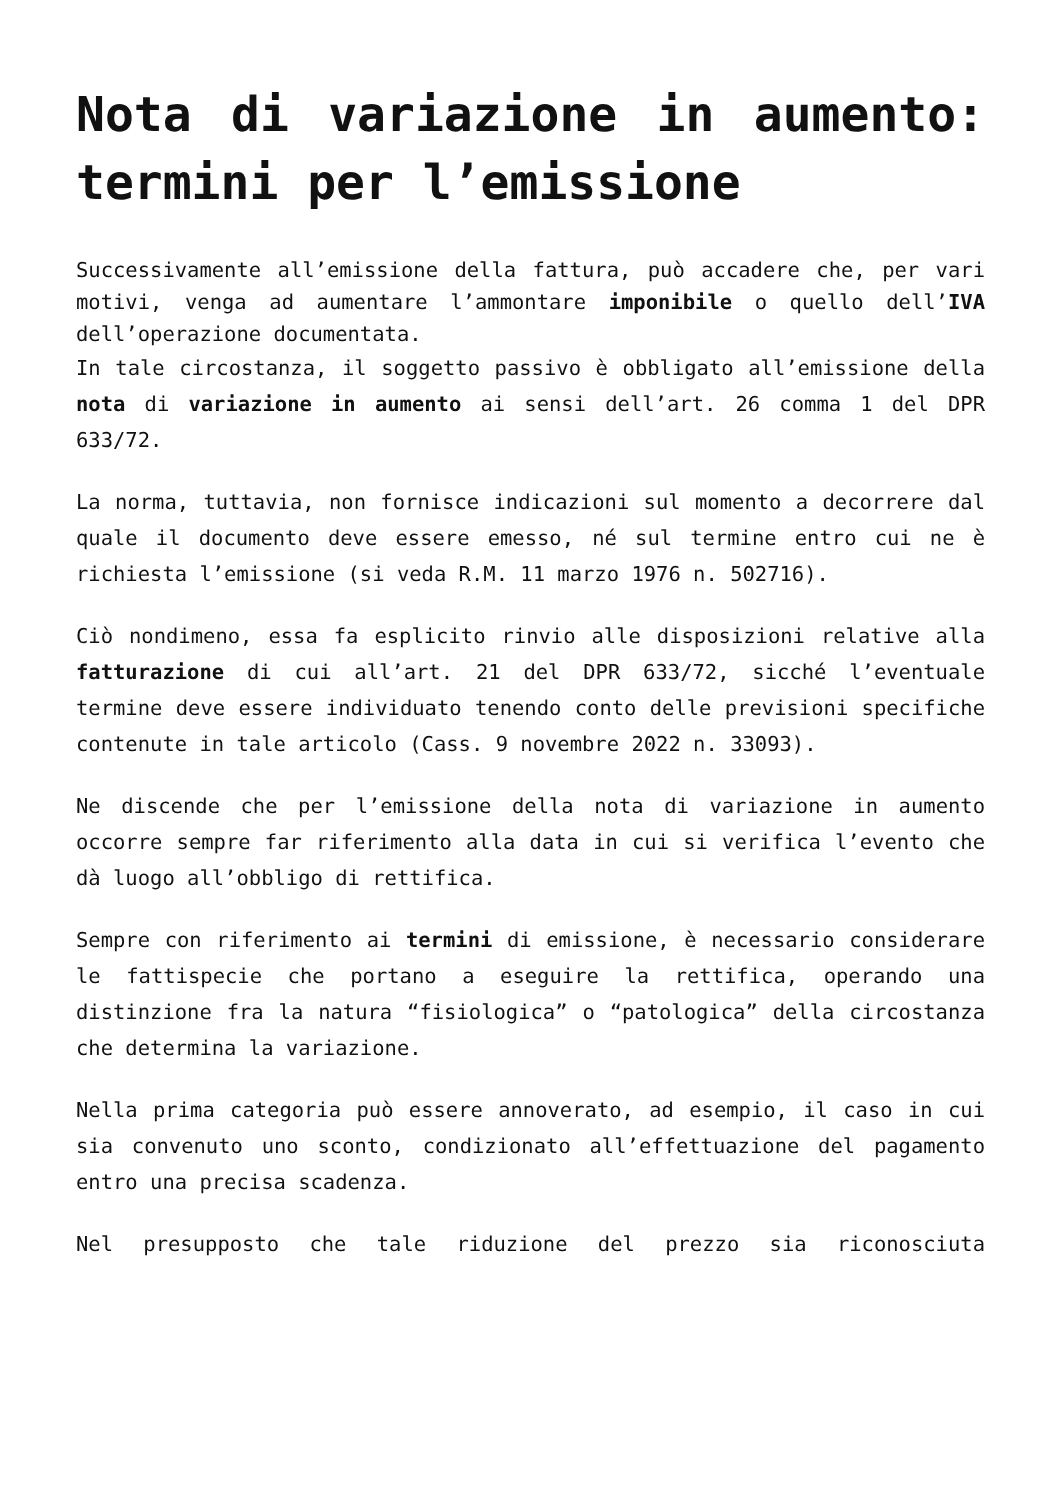Nota di variazione in aumento: termini per l’emissione
Successivamente all’emissione della fattura, può accadere che, per vari motivi, venga ad aumentare l’ammontare imponibile o quello dell’IVA dell’operazione documentata.
In tale circostanza, il soggetto passivo è obbligato all’emissione della nota di variazione in aumento ai sensi dell’art. 26 comma 1 del DPR 633/72.
La norma, tuttavia, non fornisce indicazioni sul momento a decorrere dal quale il documento deve essere emesso, né sul termine entro cui ne è richiesta l’emissione (si veda R.M. 11 marzo 1976 n. 502716).
Ciò nondimeno, essa fa esplicito rinvio alle disposizioni relative alla fatturazione di cui all’art. 21 del DPR 633/72, sicché l’eventuale termine deve essere individuato tenendo conto delle previsioni specifiche contenute in tale articolo (Cass. 9 novembre 2022 n. 33093).
Ne discende che per l’emissione della nota di variazione in aumento occorre sempre far riferimento alla data in cui si verifica l’evento che dà luogo all’obbligo di rettifica.
Sempre con riferimento ai termini di emissione, è necessario considerare le fattispecie che portano a eseguire la rettifica, operando una distinzione fra la natura “fisiologica” o “patologica” della circostanza che determina la variazione.
Nella prima categoria può essere annoverato, ad esempio, il caso in cui sia convenuto uno sconto, condizionato all’effettuazione del pagamento entro una precisa scadenza.
Nel presupposto che tale riduzione del prezzo sia riconosciuta